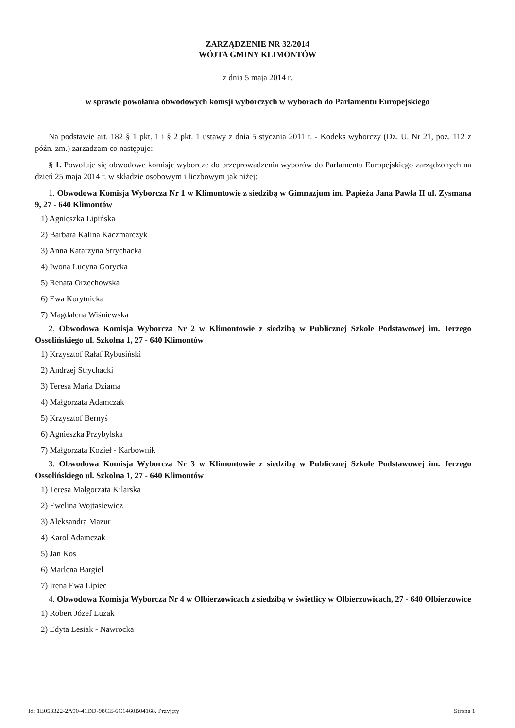ZARZĄDZENIE NR 32/2014
WÓJTA GMINY KLIMONTÓW
z dnia 5 maja 2014 r.
w sprawie powołania obwodowych komsji wyborczych w wyborach do Parlamentu Europejskiego
Na podstawie art. 182 § 1 pkt. 1 i § 2 pkt. 1 ustawy z dnia 5 stycznia 2011 r. - Kodeks wyborczy (Dz. U. Nr 21, poz. 112 z późn. zm.) zarzadzam co następuje:
§ 1. Powołuje się obwodowe komisje wyborcze do przeprowadzenia wyborów do Parlamentu Europejskiego zarządzonych na dzień 25 maja 2014 r. w składzie osobowym i liczbowym jak niżej:
1. Obwodowa Komisja Wyborcza Nr 1 w Klimontowie z siedzibą w Gimnazjum im. Papieża Jana Pawła II ul. Zysmana 9, 27 - 640 Klimontów
1) Agnieszka Lipińska
2) Barbara Kalina Kaczmarczyk
3) Anna Katarzyna Strychacka
4) Iwona Lucyna Gorycka
5) Renata Orzechowska
6) Ewa Korytnicka
7) Magdalena Wiśniewska
2. Obwodowa Komisja Wyborcza Nr 2 w Klimontowie z siedzibą w Publicznej Szkole Podstawowej im. Jerzego Ossolińskiego ul. Szkolna 1, 27 - 640 Klimontów
1) Krzysztof Rałaf Rybusiński
2) Andrzej Strychacki
3) Teresa Maria Dziama
4) Małgorzata Adamczak
5) Krzysztof Bernyś
6) Agnieszka Przybylska
7) Małgorzata Kozieł - Karbownik
3. Obwodowa Komisja Wyborcza Nr 3 w Klimontowie z siedzibą w Publicznej Szkole Podstawowej im. Jerzego Ossolińskiego ul. Szkolna 1, 27 - 640 Klimontów
1) Teresa Małgorzata Kilarska
2) Ewelina Wojtasiewicz
3) Aleksandra Mazur
4) Karol Adamczak
5) Jan Kos
6) Marlena Bargiel
7) Irena Ewa Lipiec
4. Obwodowa Komisja Wyborcza Nr 4 w Olbierzowicach z siedzibą w świetlicy w Olbierzowicach, 27 - 640 Olbierzowice
1) Robert Józef Luzak
2) Edyta Lesiak - Nawrocka
Id: 1E053322-2A90-41DD-98CE-6C1460B04168. Przyjęty Strona 1